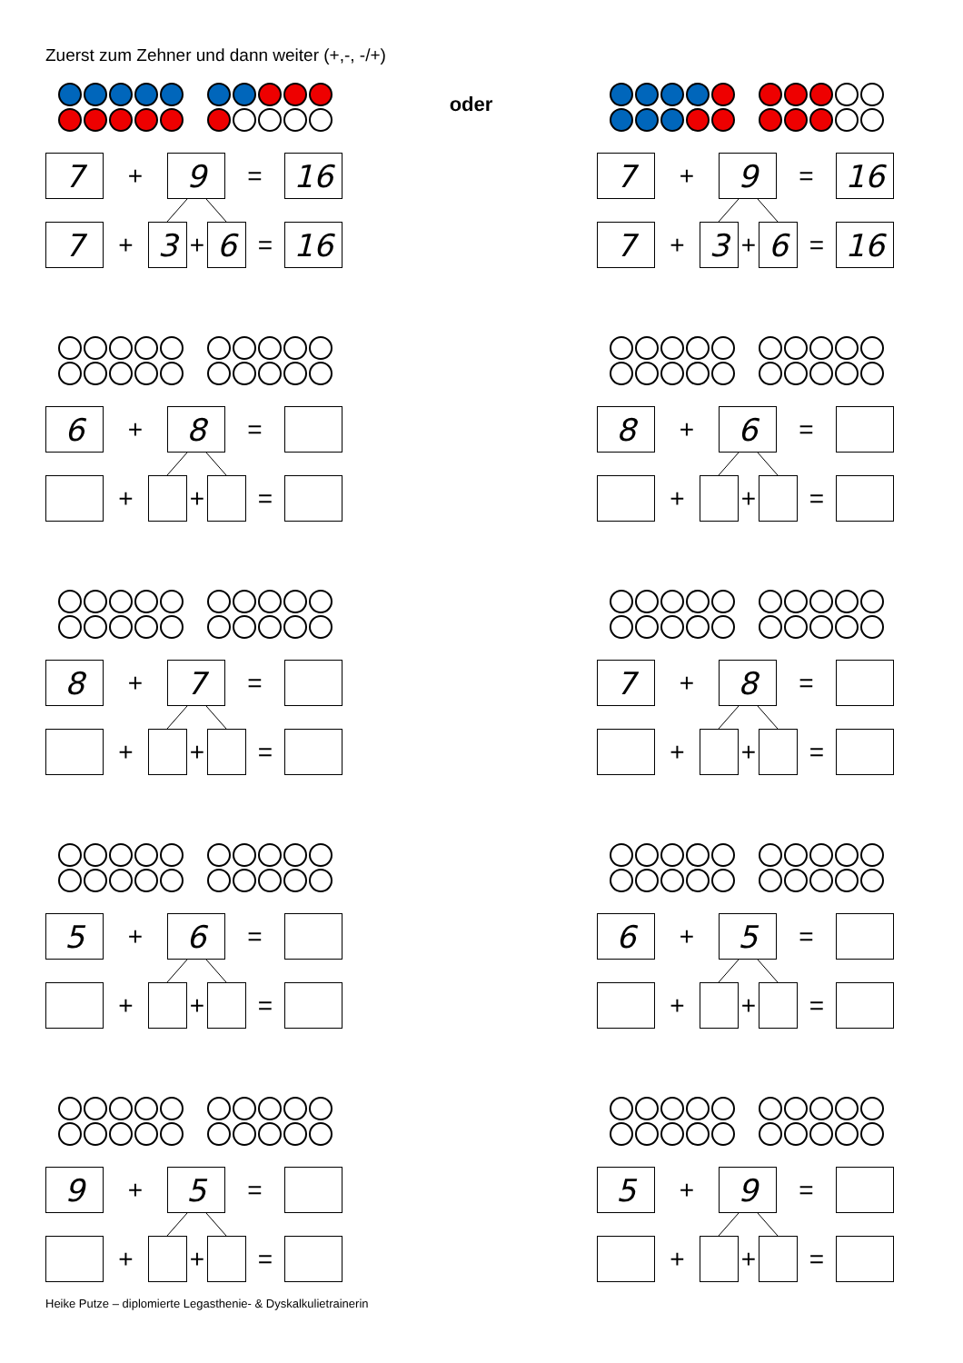Zuerst zum Zehner und dann weiter (+,-, -/+)
7
+
9
=
16
7
+
3
+
6
=
16
oder
7
+
9
=
16
7
+
3
+
6
=
16
6
+
8
=
+ + =
8
+
6
=
+ + =
8
+
7
=
+ + =
7
+
8
=
+ + =
5
+
6
=
+ + =
6
+
5
=
+ + =
9
+
5
=
+ + =
5
+
9
=
+ + =
Heike Putze – diplomierte Legasthenie- & Dyskalkulietrainerin